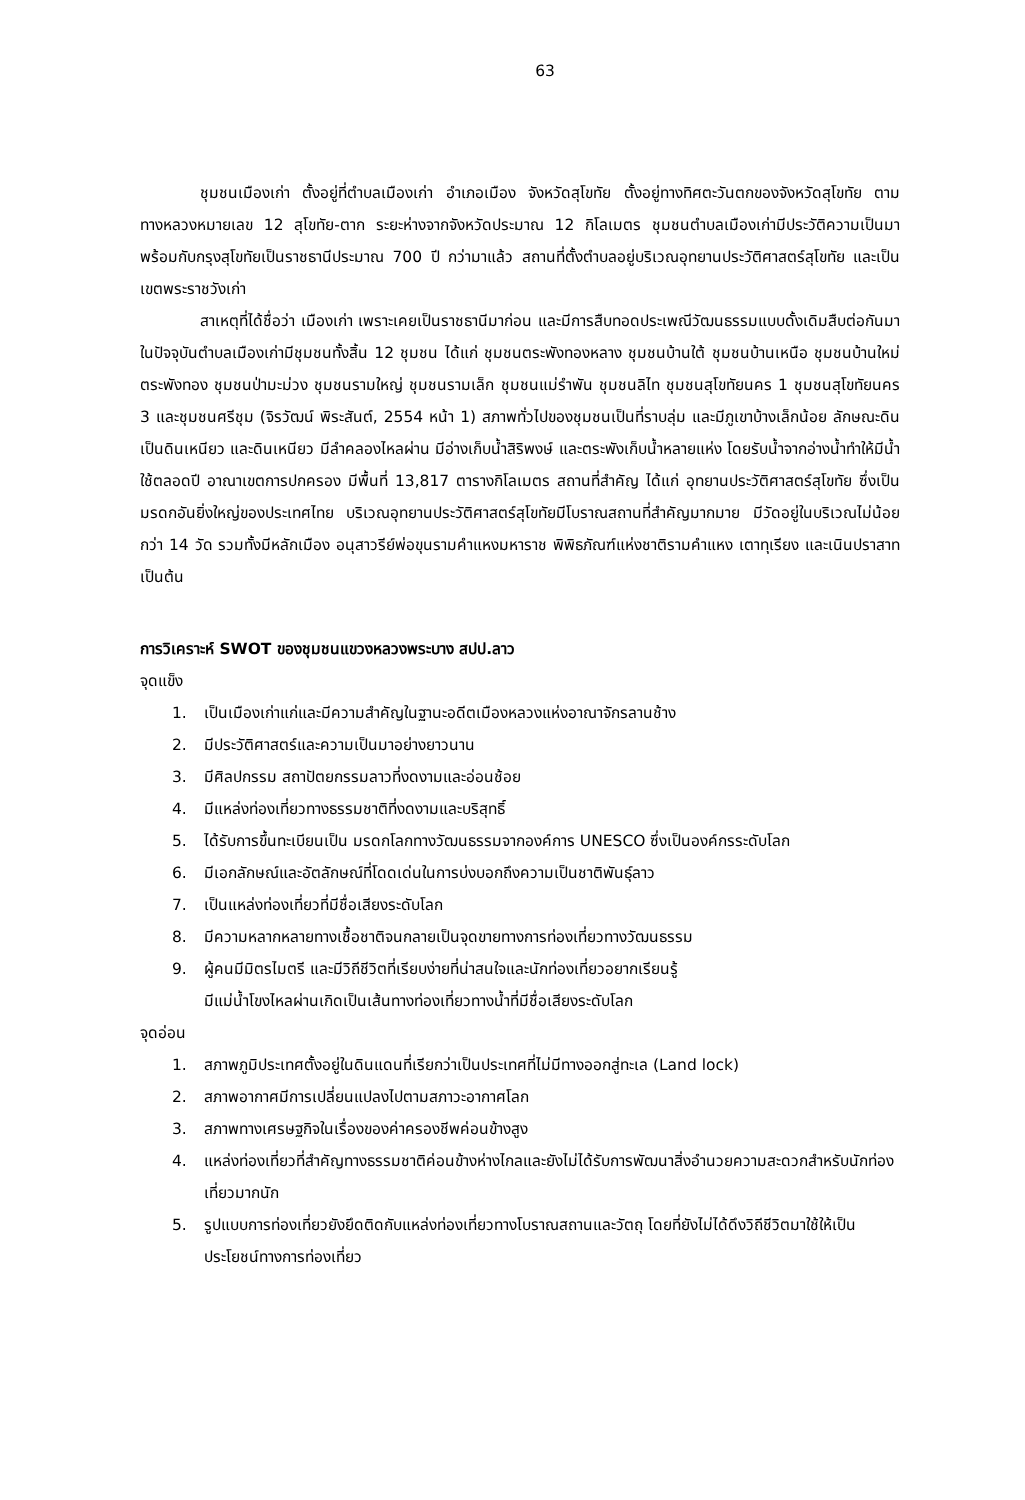63
ชุมชนเมืองเก่า ตั้งอยู่ที่ตำบลเมืองเก่า อำเภอเมือง จังหวัดสุโขทัย ตั้งอยู่ทางทิศตะวันตกของจังหวัดสุโขทัย ตามทางหลวงหมายเลข 12 สุโขทัย-ตาก ระยะห่างจากจังหวัดประมาณ 12 กิโลเมตร ชุมชนตำบลเมืองเก่ามีประวัติความเป็นมาพร้อมกับกรุงสุโขทัยเป็นราชธานีประมาณ 700 ปี กว่ามาแล้ว สถานที่ตั้งตำบลอยู่บริเวณอุทยานประวัติศาสตร์สุโขทัย และเป็นเขตพระราชวังเก่า
สาเหตุที่ได้ชื่อว่า เมืองเก่า เพราะเคยเป็นราชธานีมาก่อน และมีการสืบทอดประเพณีวัฒนธรรมแบบดั้งเดิมสืบต่อกันมา ในปัจจุบันตำบลเมืองเก่ามีชุมชนทั้งสิ้น 12 ชุมชน ได้แก่ ชุมชนตระพังทองหลาง ชุมชนบ้านใต้ ชุมชนบ้านเหนือ ชุมชนบ้านใหม่ตระพังทอง ชุมชนป่ามะม่วง ชุมชนรามใหญ่ ชุมชนรามเล็ก ชุมชนแม่รำพัน ชุมชนลิไท ชุมชนสุโขทัยนคร 1 ชุมชนสุโขทัยนคร 3 และชุมชนศรีชุม (จิรวัฒน์ พิระสันต์, 2554 หน้า 1) สภาพทั่วไปของชุมชนเป็นที่ราบลุ่ม และมีภูเขาบ้างเล็กน้อย ลักษณะดินเป็นดินเหนียว และดินเหนียว มีลำคลองไหลผ่าน มีอ่างเก็บน้ำสิริพงษ์ และตระพังเก็บน้ำหลายแห่ง โดยรับน้ำจากอ่างน้ำทำให้มีน้ำใช้ตลอดปี อาณาเขตการปกครอง มีพื้นที่ 13,817 ตารางกิโลเมตร สถานที่สำคัญ ได้แก่ อุทยานประวัติศาสตร์สุโขทัย ซึ่งเป็นมรดกอันยิ่งใหญ่ของประเทศไทย บริเวณอุทยานประวัติศาสตร์สุโขทัยมีโบราณสถานที่สำคัญมากมาย มีวัดอยู่ในบริเวณไม่น้อยกว่า 14 วัด รวมทั้งมีหลักเมือง อนุสาวรีย์พ่อขุนรามคำแหงมหาราช พิพิธภัณฑ์แห่งชาติรามคำแหง เตาทุเรียง และเนินปราสาท เป็นต้น
การวิเคราะห์ SWOT ของชุมชนแขวงหลวงพระบาง สปป.ลาว
จุดแข็ง
1. เป็นเมืองเก่าแก่และมีความสำคัญในฐานะอดีตเมืองหลวงแห่งอาณาจักรลานช้าง
2. มีประวัติศาสตร์และความเป็นมาอย่างยาวนาน
3. มีศิลปกรรม สถาปัตยกรรมลาวที่งดงามและอ่อนช้อย
4. มีแหล่งท่องเที่ยวทางธรรมชาติที่งดงามและบริสุทธิ์
5. ได้รับการขึ้นทะเบียนเป็น มรดกโลกทางวัฒนธรรมจากองค์การ UNESCO ซึ่งเป็นองค์กรระดับโลก
6. มีเอกลักษณ์และอัตลักษณ์ที่โดดเด่นในการบ่งบอกถึงความเป็นชาติพันธุ์ลาว
7. เป็นแหล่งท่องเที่ยวที่มีชื่อเสียงระดับโลก
8. มีความหลากหลายทางเชื้อชาติจนกลายเป็นจุดขายทางการท่องเที่ยวทางวัฒนธรรม
9. ผู้คนมีมิตรไมตรี และมีวิถีชีวิตที่เรียบง่ายที่น่าสนใจและนักท่องเที่ยวอยากเรียนรู้
มีแม่น้ำโขงไหลผ่านเกิดเป็นเส้นทางท่องเที่ยวทางน้ำที่มีชื่อเสียงระดับโลก
จุดอ่อน
1. สภาพภูมิประเทศตั้งอยู่ในดินแดนที่เรียกว่าเป็นประเทศที่ไม่มีทางออกสู่ทะเล (Land lock)
2. สภาพอากาศมีการเปลี่ยนแปลงไปตามสภาวะอากาศโลก
3. สภาพทางเศรษฐกิจในเรื่องของค่าครองชีพค่อนข้างสูง
4. แหล่งท่องเที่ยวที่สำคัญทางธรรมชาติค่อนข้างห่างไกลและยังไม่ได้รับการพัฒนาสิ่งอำนวยความสะดวกสำหรับนักท่องเที่ยวมากนัก
5. รูปแบบการท่องเที่ยวยังยึดติดกับแหล่งท่องเที่ยวทางโบราณสถานและวัตถุ โดยที่ยังไม่ได้ดึงวิถีชีวิตมาใช้ให้เป็นประโยชน์ทางการท่องเที่ยว